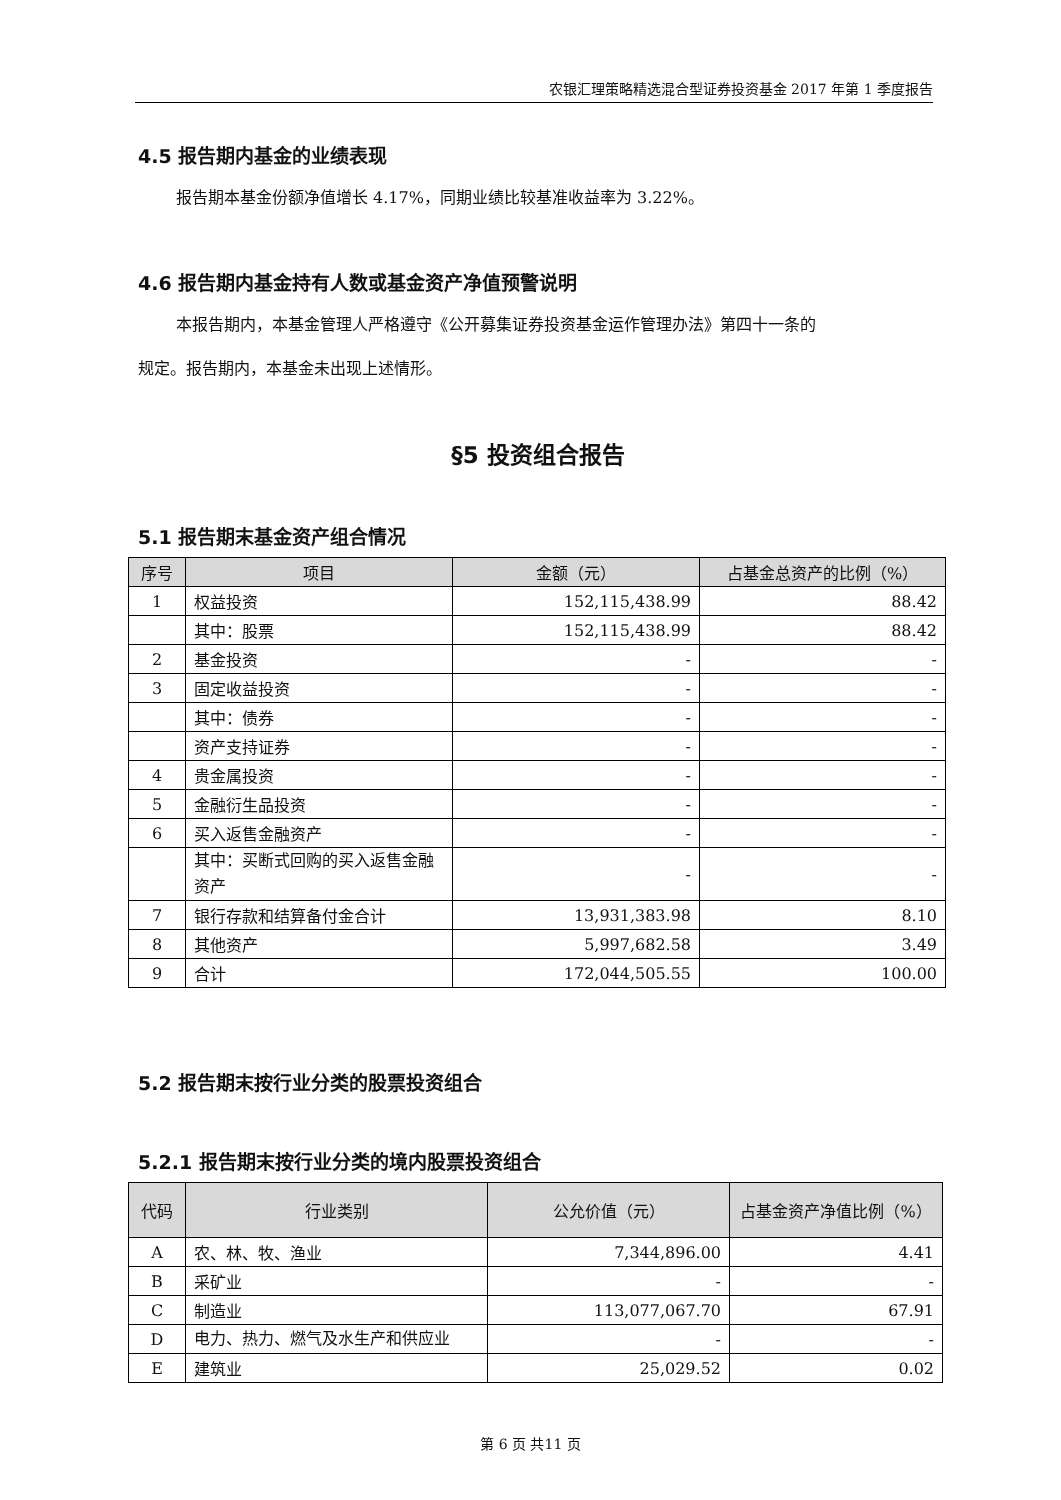农银汇理策略精选混合型证券投资基金 2017 年第 1 季度报告
4.5 报告期内基金的业绩表现
报告期本基金份额净值增长 4.17%，同期业绩比较基准收益率为 3.22%。
4.6 报告期内基金持有人数或基金资产净值预警说明
本报告期内，本基金管理人严格遵守《公开募集证券投资基金运作管理办法》第四十一条的
规定。报告期内，本基金未出现上述情形。
§5 投资组合报告
5.1 报告期末基金资产组合情况
| 序号 | 项目 | 金额（元） | 占基金总资产的比例（%） |
| --- | --- | --- | --- |
| 1 | 权益投资 | 152,115,438.99 | 88.42 |
| | 其中：股票 | 152,115,438.99 | 88.42 |
| 2 | 基金投资 | - | - |
| 3 | 固定收益投资 | - | - |
| | 其中：债券 | - | - |
| | 资产支持证券 | - | - |
| 4 | 贵金属投资 | - | - |
| 5 | 金融衍生品投资 | - | - |
| 6 | 买入返售金融资产 | - | - |
| | 其中：买断式回购的买入返售金融资产 | - | - |
| 7 | 银行存款和结算备付金合计 | 13,931,383.98 | 8.10 |
| 8 | 其他资产 | 5,997,682.58 | 3.49 |
| 9 | 合计 | 172,044,505.55 | 100.00 |
5.2 报告期末按行业分类的股票投资组合
5.2.1 报告期末按行业分类的境内股票投资组合
| 代码 | 行业类别 | 公允价值（元） | 占基金资产净值比例（%） |
| --- | --- | --- | --- |
| A | 农、林、牧、渔业 | 7,344,896.00 | 4.41 |
| B | 采矿业 | - | - |
| C | 制造业 | 113,077,067.70 | 67.91 |
| D | 电力、热力、燃气及水生产和供应业 | - | - |
| E | 建筑业 | 25,029.52 | 0.02 |
第 6 页 共11 页